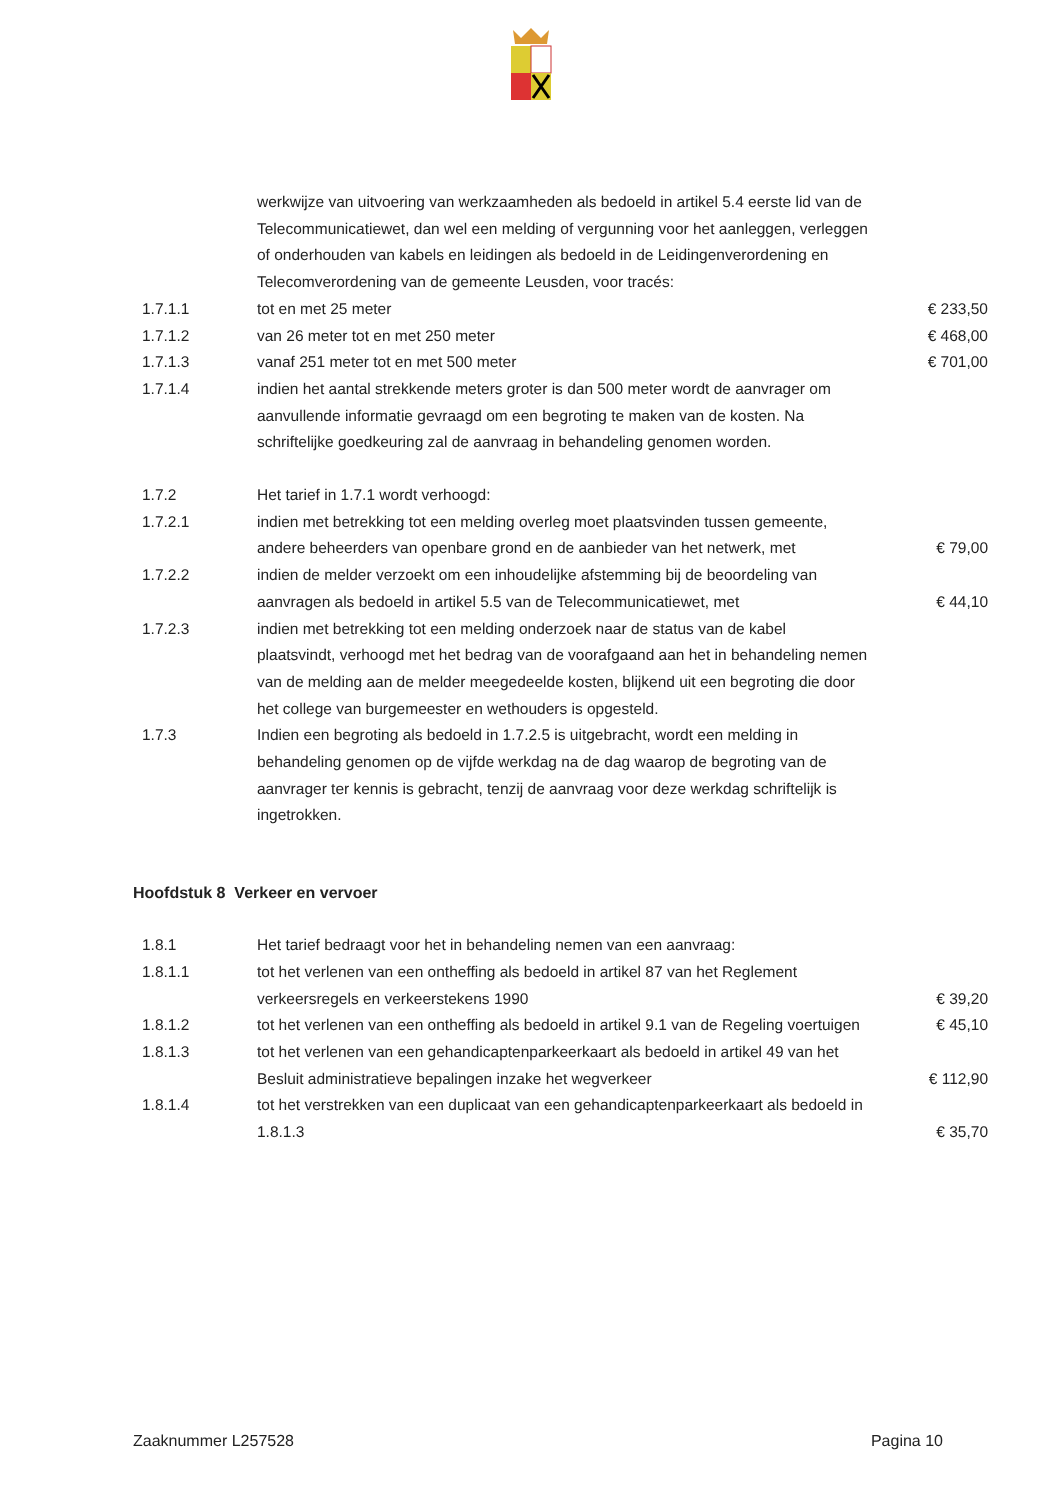| | werkwijze van uitvoering van werkzaamheden als bedoeld in artikel 5.4 eerste lid van de Telecommunicatiewet, dan wel een melding of vergunning voor het aanleggen, verleggen of onderhouden van kabels en leidingen als bedoeld in de Leidingenverordening en Telecomverordening van de gemeente Leusden, voor tracés: | |
| 1.7.1.1 | tot en met 25 meter | € 233,50 |
| 1.7.1.2 | van 26 meter tot en met 250 meter | € 468,00 |
| 1.7.1.3 | vanaf 251 meter tot en met 500 meter | € 701,00 |
| 1.7.1.4 | indien het aantal strekkende meters groter is dan 500 meter wordt de aanvrager om aanvullende informatie gevraagd om een begroting te maken van de kosten. Na schriftelijke goedkeuring zal de aanvraag in behandeling genomen worden. | |
| 1.7.2 | Het tarief in 1.7.1 wordt verhoogd: | |
| 1.7.2.1 | indien met betrekking tot een melding overleg moet plaatsvinden tussen gemeente, andere beheerders van openbare grond en de aanbieder van het netwerk, met | € 79,00 |
| 1.7.2.2 | indien de melder verzoekt om een inhoudelijke afstemming bij de beoordeling van aanvragen als bedoeld in artikel 5.5 van de Telecommunicatiewet, met | € 44,10 |
| 1.7.2.3 | indien met betrekking tot een melding onderzoek naar de status van de kabel plaatsvindt, verhoogd met het bedrag van de voorafgaand aan het in behandeling nemen van de melding aan de melder meegedeelde kosten, blijkend uit een begroting die door het college van burgemeester en wethouders is opgesteld. | |
| 1.7.3 | Indien een begroting als bedoeld in 1.7.2.5 is uitgebracht, wordt een melding in behandeling genomen op de vijfde werkdag na de dag waarop de begroting van de aanvrager ter kennis is gebracht, tenzij de aanvraag voor deze werkdag schriftelijk is ingetrokken. | |
Hoofdstuk 8 Verkeer en vervoer
| 1.8.1 | Het tarief bedraagt voor het in behandeling nemen van een aanvraag: | |
| 1.8.1.1 | tot het verlenen van een ontheffing als bedoeld in artikel 87 van het Reglement verkeersregels en verkeerstekens 1990 | € 39,20 |
| 1.8.1.2 | tot het verlenen van een ontheffing als bedoeld in artikel 9.1 van de Regeling voertuigen | € 45,10 |
| 1.8.1.3 | tot het verlenen van een gehandicaptenparkeerkaart als bedoeld in artikel 49 van het Besluit administratieve bepalingen inzake het wegverkeer | € 112,90 |
| 1.8.1.4 | tot het verstrekken van een duplicaat van een gehandicaptenparkeerkaart als bedoeld in 1.8.1.3 | € 35,70 |
Zaaknummer L257528 Pagina 10